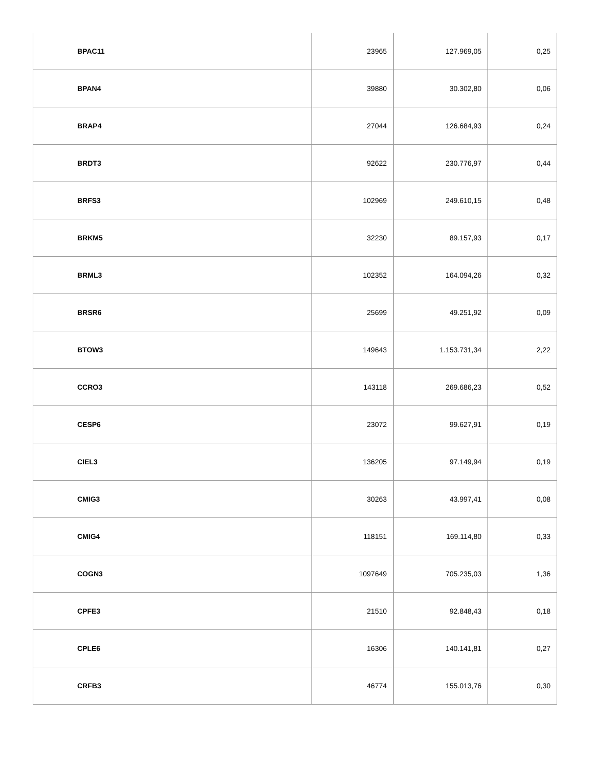| BPAC11 | 23965 | 127.969,05 | 0,25 |
| BPAN4 | 39880 | 30.302,80 | 0,06 |
| BRAP4 | 27044 | 126.684,93 | 0,24 |
| BRDT3 | 92622 | 230.776,97 | 0,44 |
| BRFS3 | 102969 | 249.610,15 | 0,48 |
| BRKM5 | 32230 | 89.157,93 | 0,17 |
| BRML3 | 102352 | 164.094,26 | 0,32 |
| BRSR6 | 25699 | 49.251,92 | 0,09 |
| BTOW3 | 149643 | 1.153.731,34 | 2,22 |
| CCRO3 | 143118 | 269.686,23 | 0,52 |
| CESP6 | 23072 | 99.627,91 | 0,19 |
| CIEL3 | 136205 | 97.149,94 | 0,19 |
| CMIG3 | 30263 | 43.997,41 | 0,08 |
| CMIG4 | 118151 | 169.114,80 | 0,33 |
| COGN3 | 1097649 | 705.235,03 | 1,36 |
| CPFE3 | 21510 | 92.848,43 | 0,18 |
| CPLE6 | 16306 | 140.141,81 | 0,27 |
| CRFB3 | 46774 | 155.013,76 | 0,30 |